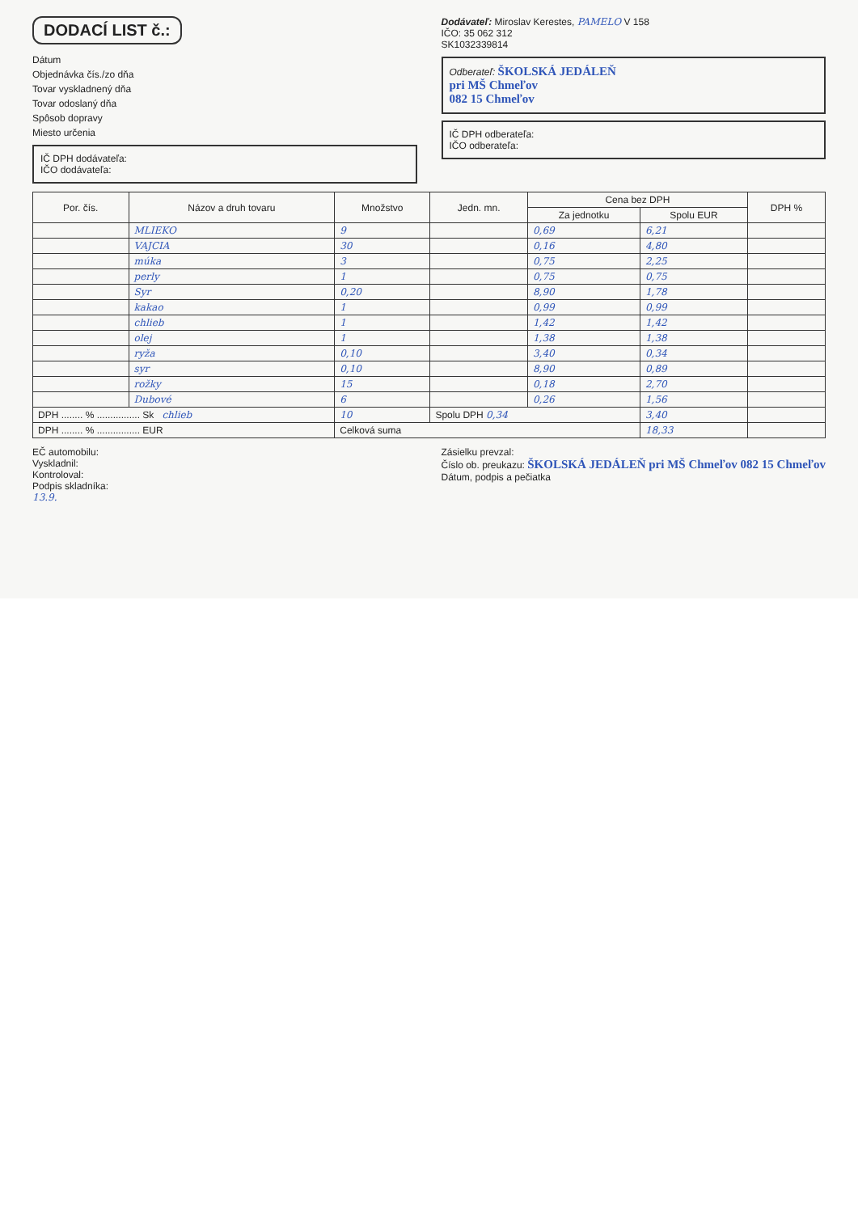DODACÍ LIST č.:
Dátum
Objednávka čís./zo dňa
Tovar vyskladnený dňa
Tovar odoslaný dňa
Spôsob dopravy
Miesto určenia
IČ DPH dodávateľa:
IČO dodávateľa:
Dodávateľ: Miroslav Kerestes, PAMELO V 158
IČO: 35 062 312
SK1032339814
Odberateľ: ŠKOLSKÁ JEDÁLEŇ
pri MŠ Chmeľov
082 15 Chmeľov
IČ DPH odberateľa:
IČO odberateľa:
| Por. čís. | Názov a druh tovaru | Množstvo | Jedn. mn. | Cena bez DPH | | DPH % |
| --- | --- | --- | --- | --- | --- | --- |
| | | | | Za jednotku | Spolu EUR | |
| | MLIEKO | 9 | | 0,69 | 6,21 | |
| | VAJCIA | 30 | | 0,16 | 4,80 | |
| | múka | 3 | | 0,75 | 2,25 | |
| | perly | 1 | | 0,75 | 0,75 | |
| | Syr | 0,20 | | 8,90 | 1,78 | |
| | kakao | 1 | | 0,99 | 0,99 | |
| | chlieb | 1 | | 1,42 | 1,42 | |
| | olej | 1 | | 1,38 | 1,38 | |
| | ryža | 0,10 | | 3,40 | 0,34 | |
| | syr | 0,10 | | 8,90 | 0,89 | |
| | rožky | 15 | | 0,18 | 2,70 | |
| | Dubové | 6 | | 0,26 | 1,56 | |
| DPH ........ % ................ Sk chlieb | | 10 | Spolu DPH 0,34 | | 3,40 | |
| DPH ........ % ................ EUR | | Celková suma | | | 18,33 | |
EČ automobilu:
Vyskladnil:
Kontroloval:
Podpis skladníka:
Zásielku prevzal:
Číslo ob. preukazu: ŠKOLSKÁ JEDÁLEŇ pri MŠ Chmeľov 082 15 Chmeľov
Dátum, podpis a pečiatka
13.9.